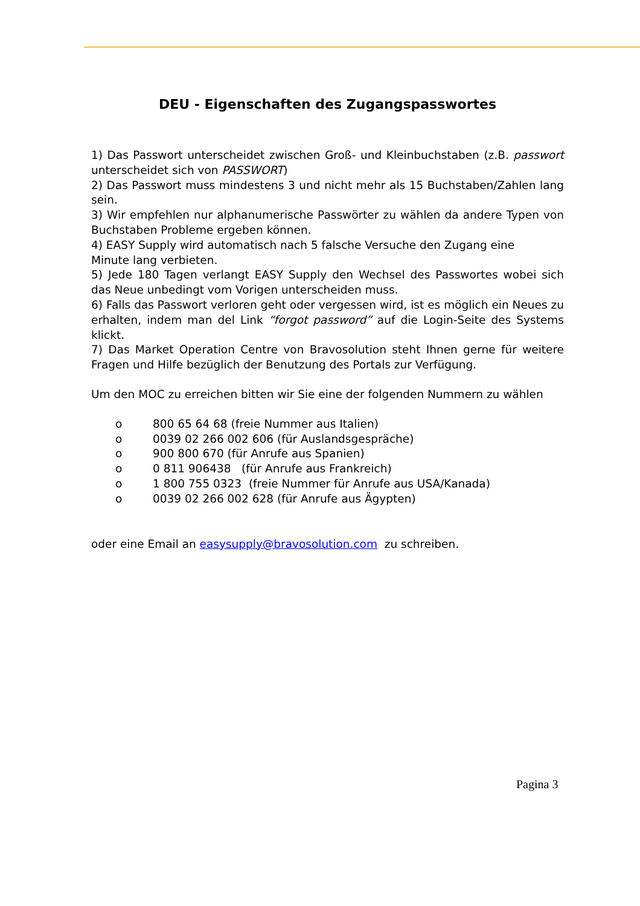DEU - Eigenschaften des Zugangspasswortes
1) Das Passwort unterscheidet zwischen Groß- und Kleinbuchstaben (z.B. passwort unterscheidet sich von PASSWORT)
2) Das Passwort muss mindestens 3 und nicht mehr als 15 Buchstaben/Zahlen lang sein.
3) Wir empfehlen nur alphanumerische Passwörter zu wählen da andere Typen von Buchstaben Probleme ergeben können.
4) EASY Supply wird automatisch nach 5 falsche Versuche den Zugang eine
Minute lang verbieten.
5) Jede 180 Tagen verlangt EASY Supply den Wechsel des Passwortes wobei sich das Neue unbedingt vom Vorigen unterscheiden muss.
6) Falls das Passwort verloren geht oder vergessen wird, ist es möglich ein Neues zu erhalten, indem man del Link “forgot password” auf die Login-Seite des Systems klickt.
7) Das Market Operation Centre von Bravosolution steht Ihnen gerne für weitere Fragen und Hilfe bezüglich der Benutzung des Portals zur Verfügung.
Um den MOC zu erreichen bitten wir Sie eine der folgenden Nummern zu wählen
o 800 65 64 68 (freie Nummer aus Italien)
o 0039 02 266 002 606 (für Auslandsgespräche)
o 900 800 670 (für Anrufe aus Spanien)
o 0 811 906438 (für Anrufe aus Frankreich)
o 1 800 755 0323 (freie Nummer für Anrufe aus USA/Kanada)
o 0039 02 266 002 628 (für Anrufe aus Ägypten)
oder eine Email an easysupply@bravosolution.com zu schreiben.
Pagina 3